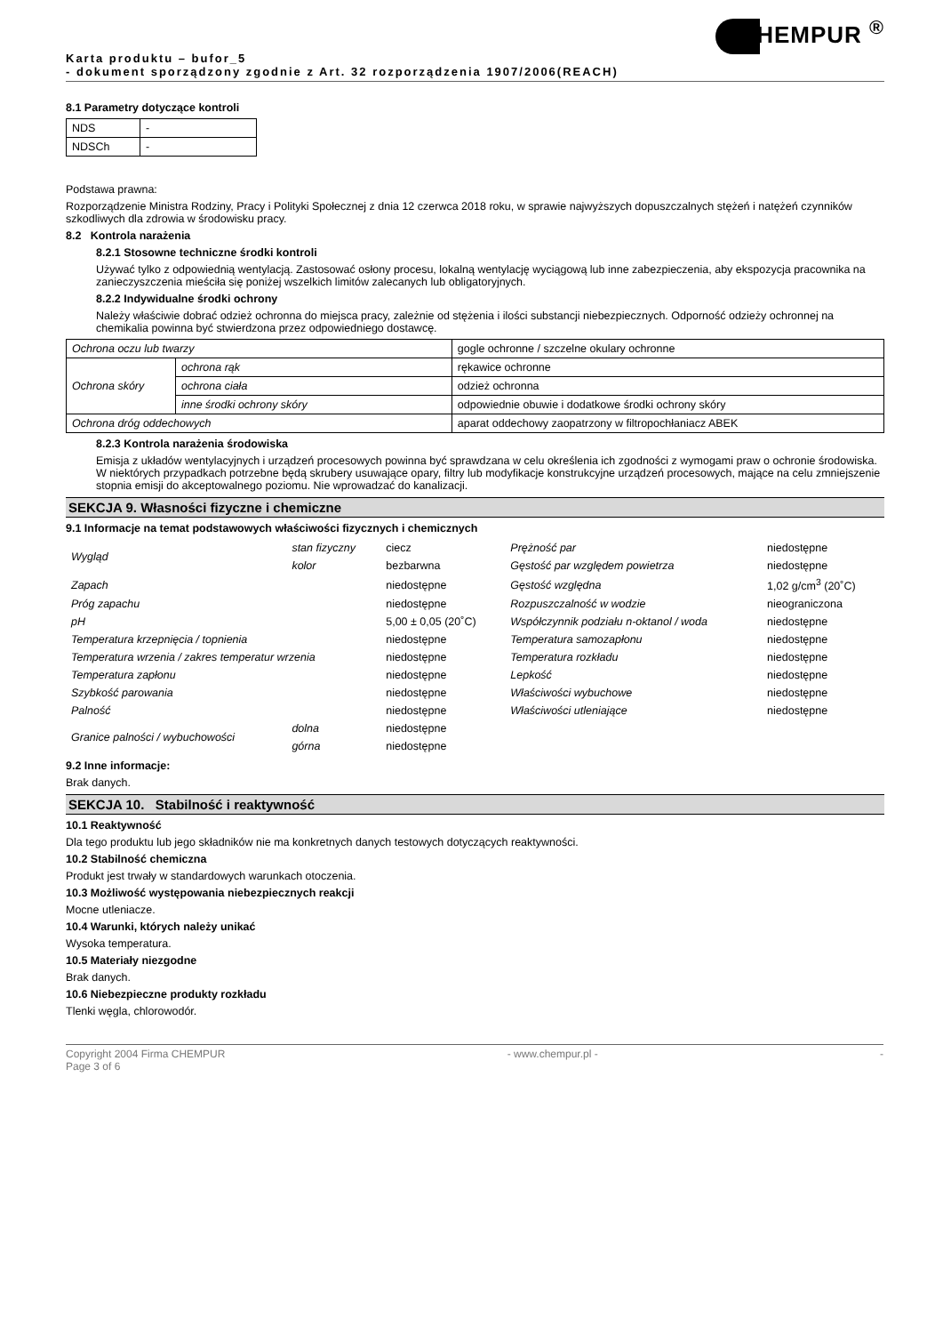HEMPUR <sup>®</sup>
Karta produktu – bufor_5
- dokument sporządzony zgodnie z Art. 32 rozporządzenia 1907/2006(REACH)
8.1 Parametry dotyczące kontroli
| NDS | - |
| NDSCh | - |
Podstawa prawna:
Rozporządzenie Ministra Rodziny, Pracy i Polityki Społecznej z dnia 12 czerwca 2018 roku, w sprawie najwyższych dopuszczalnych stężeń i natężeń czynników szkodliwych dla zdrowia w środowisku pracy.
8.2 Kontrola narażenia
8.2.1 Stosowne techniczne środki kontroli
Używać tylko z odpowiednią wentylacją. Zastosować osłony procesu, lokalną wentylację wyciągową lub inne zabezpieczenia, aby ekspozycja pracownika na zanieczyszczenia mieściła się poniżej wszelkich limitów zalecanych lub obligatoryjnych.
8.2.2 Indywidualne środki ochrony
Należy właściwie dobrać odzież ochronna do miejsca pracy, zależnie od stężenia i ilości substancji niebezpiecznych. Odporność odzieży ochronnej na chemikalia powinna być stwierdzona przez odpowiedniego dostawcę.
| Ochrona oczu lub twarzy | | gogle ochronne / szczelne okulary ochronne |
| Ochrona skóry | ochrona rąk | rękawice ochronne |
| | ochrona ciała | odzież ochronna |
| | inne środki ochrony skóry | odpowiednie obuwie i dodatkowe środki ochrony skóry |
| Ochrona dróg oddechowych | | aparat oddechowy zaopatrzony w filtropochłaniacz ABEK |
8.2.3 Kontrola narażenia środowiska
Emisja z układów wentylacyjnych i urządzeń procesowych powinna być sprawdzana w celu określenia ich zgodności z wymogami praw o ochronie środowiska. W niektórych przypadkach potrzebne będą skrubery usuwające opary, filtry lub modyfikacje konstrukcyjne urządzeń procesowych, mające na celu zmniejszenie stopnia emisji do akceptowalnego poziomu. Nie wprowadzać do kanalizacji.
SEKCJA 9. Własności fizyczne i chemiczne
9.1 Informacje na temat podstawowych właściwości fizycznych i chemicznych
| Wygląd | stan fizyczny | ciecz | Prężność par | niedostępne |
| | kolor | bezbarwna | Gęstość par względem powietrza | niedostępne |
| Zapach | | niedostępne | Gęstość względna | 1,02 g/cm<sup>3</sup> (20˚C) |
| Próg zapachu | | niedostępne | Rozpuszczalność w wodzie | nieograniczona |
| pH | | 5,00 ± 0,05 (20˚C) | Współczynnik podziału n-oktanol / woda | niedostępne |
| Temperatura krzepnięcia / topnienia | | niedostępne | Temperatura samozapłonu | niedostępne |
| Temperatura wrzenia / zakres temperatur wrzenia | | niedostępne | Temperatura rozkładu | niedostępne |
| Temperatura zapłonu | | niedostępne | Lepkość | niedostępne |
| Szybkość parowania | | niedostępne | Właściwości wybuchowe | niedostępne |
| Palność | | niedostępne | Właściwości utleniające | niedostępne |
| Granice palności / wybuchowości | dolna | niedostępne | | |
| | górna | niedostępne | | |
9.2 Inne informacje:
Brak danych.
SEKCJA 10. Stabilność i reaktywność
10.1 Reaktywność
Dla tego produktu lub jego składników nie ma konkretnych danych testowych dotyczących reaktywności.
10.2 Stabilność chemiczna
Produkt jest trwały w standardowych warunkach otoczenia.
10.3 Możliwość występowania niebezpiecznych reakcji
Mocne utleniacze.
10.4 Warunki, których należy unikać
Wysoka temperatura.
10.5 Materiały niezgodne
Brak danych.
10.6 Niebezpieczne produkty rozkładu
Tlenki węgla, chlorowodór.
Copyright 2004 Firma CHEMPUR - www.chempur.pl - -
Page 3 of 6